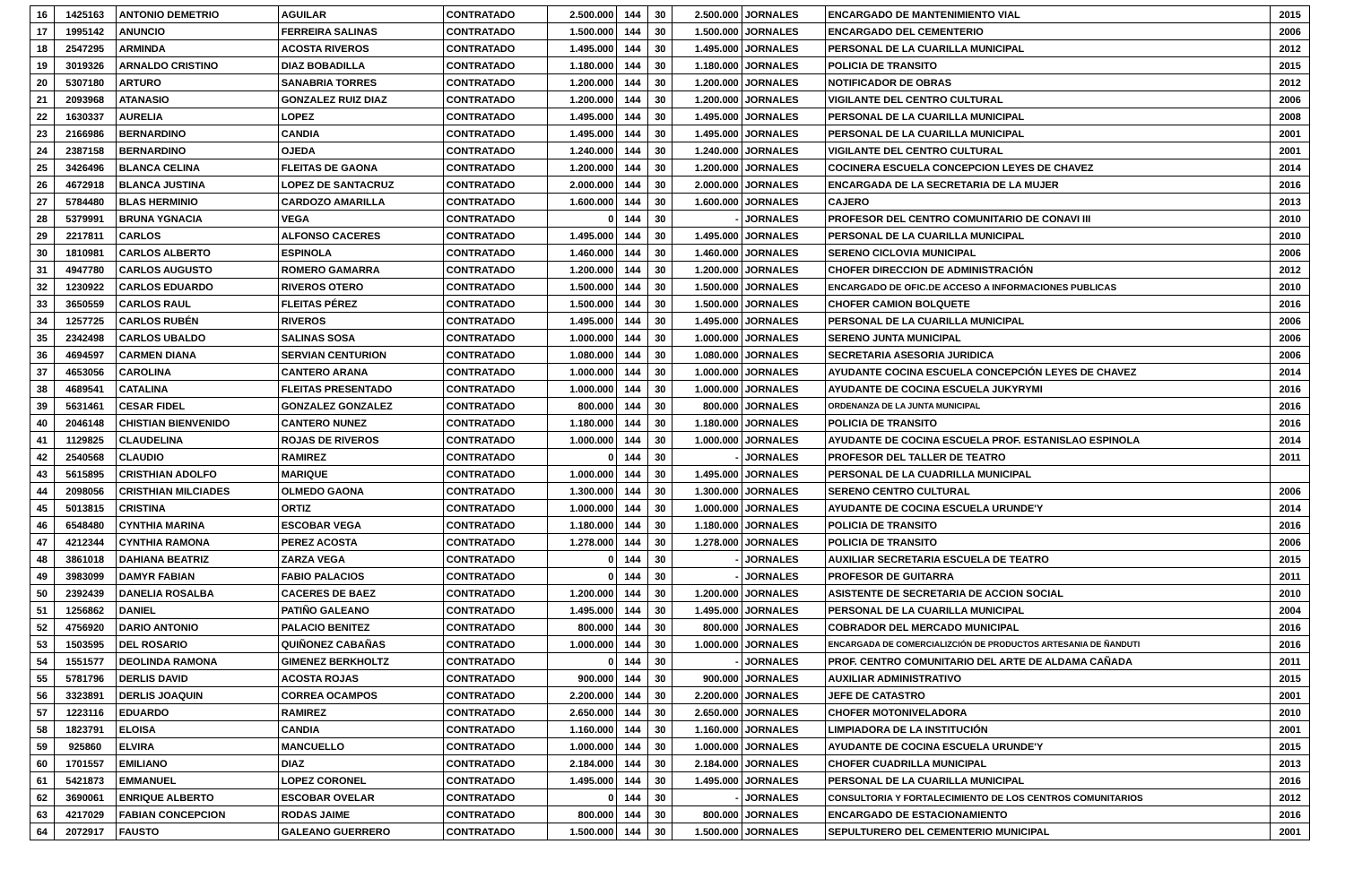| 16 | 1425163 | ANTONIO DEMETRIO | AGUILAR | CONTRATADO | 2.500.000 | 144 | 30 | 2.500.000 | JORNALES | ENCARGADO DE MANTENIMIENTO VIAL | 2015 |
| 17 | 1995142 | ANUNCIO | FERREIRA SALINAS | CONTRATADO | 1.500.000 | 144 | 30 | 1.500.000 | JORNALES | ENCARGADO DEL CEMENTERIO | 2006 |
| 18 | 2547295 | ARMINDA | ACOSTA RIVEROS | CONTRATADO | 1.495.000 | 144 | 30 | 1.495.000 | JORNALES | PERSONAL DE LA CUARILLA MUNICIPAL | 2012 |
| 19 | 3019326 | ARNALDO CRISTINO | DIAZ BOBADILLA | CONTRATADO | 1.180.000 | 144 | 30 | 1.180.000 | JORNALES | POLICIA DE TRANSITO | 2015 |
| 20 | 5307180 | ARTURO | SANABRIA TORRES | CONTRATADO | 1.200.000 | 144 | 30 | 1.200.000 | JORNALES | NOTIFICADOR DE OBRAS | 2012 |
| 21 | 2093968 | ATANASIO | GONZALEZ RUIZ DIAZ | CONTRATADO | 1.200.000 | 144 | 30 | 1.200.000 | JORNALES | VIGILANTE DEL CENTRO CULTURAL | 2006 |
| 22 | 1630337 | AURELIA | LOPEZ | CONTRATADO | 1.495.000 | 144 | 30 | 1.495.000 | JORNALES | PERSONAL DE LA CUARILLA MUNICIPAL | 2008 |
| 23 | 2166986 | BERNARDINO | CANDIA | CONTRATADO | 1.495.000 | 144 | 30 | 1.495.000 | JORNALES | PERSONAL DE LA CUARILLA MUNICIPAL | 2001 |
| 24 | 2387158 | BERNARDINO | OJEDA | CONTRATADO | 1.240.000 | 144 | 30 | 1.240.000 | JORNALES | VIGILANTE DEL CENTRO CULTURAL | 2001 |
| 25 | 3426496 | BLANCA CELINA | FLEITAS DE GAONA | CONTRATADO | 1.200.000 | 144 | 30 | 1.200.000 | JORNALES | COCINERA ESCUELA CONCEPCION LEYES DE CHAVEZ | 2014 |
| 26 | 4672918 | BLANCA JUSTINA | LOPEZ DE SANTACRUZ | CONTRATADO | 2.000.000 | 144 | 30 | 2.000.000 | JORNALES | ENCARGADA DE LA SECRETARIA DE LA MUJER | 2016 |
| 27 | 5784480 | BLAS HERMINIO | CARDOZO AMARILLA | CONTRATADO | 1.600.000 | 144 | 30 | 1.600.000 | JORNALES | CAJERO | 2013 |
| 28 | 5379991 | BRUNA YGNACIA | VEGA | CONTRATADO | 0 | 144 | 30 | - | JORNALES | PROFESOR DEL CENTRO COMUNITARIO DE CONAVI III | 2010 |
| 29 | 2217811 | CARLOS | ALFONSO CACERES | CONTRATADO | 1.495.000 | 144 | 30 | 1.495.000 | JORNALES | PERSONAL DE LA CUARILLA MUNICIPAL | 2010 |
| 30 | 1810981 | CARLOS ALBERTO | ESPINOLA | CONTRATADO | 1.460.000 | 144 | 30 | 1.460.000 | JORNALES | SERENO CICLOVIA MUNICIPAL | 2006 |
| 31 | 4947780 | CARLOS AUGUSTO | ROMERO GAMARRA | CONTRATADO | 1.200.000 | 144 | 30 | 1.200.000 | JORNALES | CHOFER DIRECCION DE ADMINISTRACIÓN | 2012 |
| 32 | 1230922 | CARLOS EDUARDO | RIVEROS OTERO | CONTRATADO | 1.500.000 | 144 | 30 | 1.500.000 | JORNALES | ENCARGADO DE OFIC.DE ACCESO A INFORMACIONES PUBLICAS | 2010 |
| 33 | 3650559 | CARLOS RAUL | FLEITAS PÉREZ | CONTRATADO | 1.500.000 | 144 | 30 | 1.500.000 | JORNALES | CHOFER CAMION BOLQUETE | 2016 |
| 34 | 1257725 | CARLOS RUBÉN | RIVEROS | CONTRATADO | 1.495.000 | 144 | 30 | 1.495.000 | JORNALES | PERSONAL DE LA CUARILLA MUNICIPAL | 2006 |
| 35 | 2342498 | CARLOS UBALDO | SALINAS SOSA | CONTRATADO | 1.000.000 | 144 | 30 | 1.000.000 | JORNALES | SERENO JUNTA MUNICIPAL | 2006 |
| 36 | 4694597 | CARMEN DIANA | SERVIAN CENTURION | CONTRATADO | 1.080.000 | 144 | 30 | 1.080.000 | JORNALES | SECRETARIA ASESORIA JURIDICA | 2006 |
| 37 | 4653056 | CAROLINA | CANTERO ARANA | CONTRATADO | 1.000.000 | 144 | 30 | 1.000.000 | JORNALES | AYUDANTE COCINA ESCUELA CONCEPCIÓN LEYES DE CHAVEZ | 2014 |
| 38 | 4689541 | CATALINA | FLEITAS PRESENTADO | CONTRATADO | 1.000.000 | 144 | 30 | 1.000.000 | JORNALES | AYUDANTE DE COCINA ESCUELA JUKYRYMI | 2016 |
| 39 | 5631461 | CESAR FIDEL | GONZALEZ GONZALEZ | CONTRATADO | 800.000 | 144 | 30 | 800.000 | JORNALES | ORDENANZA DE LA JUNTA MUNICIPAL | 2016 |
| 40 | 2046148 | CHISTIAN BIENVENIDO | CANTERO NUNEZ | CONTRATADO | 1.180.000 | 144 | 30 | 1.180.000 | JORNALES | POLICIA DE TRANSITO | 2016 |
| 41 | 1129825 | CLAUDELINA | ROJAS DE RIVEROS | CONTRATADO | 1.000.000 | 144 | 30 | 1.000.000 | JORNALES | AYUDANTE DE COCINA ESCUELA PROF. ESTANISLAO ESPINOLA | 2014 |
| 42 | 2540568 | CLAUDIO | RAMIREZ | CONTRATADO | 0 | 144 | 30 | - | JORNALES | PROFESOR DEL TALLER DE TEATRO | 2011 |
| 43 | 5615895 | CRISTHIAN ADOLFO | MARIQUE | CONTRATADO | 1.000.000 | 144 | 30 | 1.495.000 | JORNALES | PERSONAL DE LA CUADRILLA MUNICIPAL | |
| 44 | 2098056 | CRISTHIAN MILCIADES | OLMEDO GAONA | CONTRATADO | 1.300.000 | 144 | 30 | 1.300.000 | JORNALES | SERENO CENTRO CULTURAL | 2006 |
| 45 | 5013815 | CRISTINA | ORTIZ | CONTRATADO | 1.000.000 | 144 | 30 | 1.000.000 | JORNALES | AYUDANTE DE COCINA ESCUELA URUNDE'Y | 2014 |
| 46 | 6548480 | CYNTHIA MARINA | ESCOBAR VEGA | CONTRATADO | 1.180.000 | 144 | 30 | 1.180.000 | JORNALES | POLICIA DE TRANSITO | 2016 |
| 47 | 4212344 | CYNTHIA RAMONA | PEREZ ACOSTA | CONTRATADO | 1.278.000 | 144 | 30 | 1.278.000 | JORNALES | POLICIA DE TRANSITO | 2006 |
| 48 | 3861018 | DAHIANA BEATRIZ | ZARZA VEGA | CONTRATADO | 0 | 144 | 30 | - | JORNALES | AUXILIAR SECRETARIA ESCUELA DE TEATRO | 2015 |
| 49 | 3983099 | DAMYR FABIAN | FABIO PALACIOS | CONTRATADO | 0 | 144 | 30 | - | JORNALES | PROFESOR DE GUITARRA | 2011 |
| 50 | 2392439 | DANELIA ROSALBA | CACERES DE BAEZ | CONTRATADO | 1.200.000 | 144 | 30 | 1.200.000 | JORNALES | ASISTENTE DE SECRETARIA DE ACCION SOCIAL | 2010 |
| 51 | 1256862 | DANIEL | PATIÑO GALEANO | CONTRATADO | 1.495.000 | 144 | 30 | 1.495.000 | JORNALES | PERSONAL DE LA CUARILLA MUNICIPAL | 2004 |
| 52 | 4756920 | DARIO ANTONIO | PALACIO BENITEZ | CONTRATADO | 800.000 | 144 | 30 | 800.000 | JORNALES | COBRADOR DEL MERCADO MUNICIPAL | 2016 |
| 53 | 1503595 | DEL ROSARIO | QUIÑONEZ CABAÑAS | CONTRATADO | 1.000.000 | 144 | 30 | 1.000.000 | JORNALES | ENCARGADA DE COMERCIALIZCIÓN DE PRODUCTOS ARTESANIA DE ÑANDUTI | 2016 |
| 54 | 1551577 | DEOLINDA RAMONA | GIMENEZ BERKHOLTZ | CONTRATADO | 0 | 144 | 30 | - | JORNALES | PROF. CENTRO COMUNITARIO DEL ARTE DE ALDAMA CAÑADA | 2011 |
| 55 | 5781796 | DERLIS DAVID | ACOSTA ROJAS | CONTRATADO | 900.000 | 144 | 30 | 900.000 | JORNALES | AUXILIAR ADMINISTRATIVO | 2015 |
| 56 | 3323891 | DERLIS JOAQUIN | CORREA OCAMPOS | CONTRATADO | 2.200.000 | 144 | 30 | 2.200.000 | JORNALES | JEFE DE CATASTRO | 2001 |
| 57 | 1223116 | EDUARDO | RAMIREZ | CONTRATADO | 2.650.000 | 144 | 30 | 2.650.000 | JORNALES | CHOFER MOTONIVELADORA | 2010 |
| 58 | 1823791 | ELOISA | CANDIA | CONTRATADO | 1.160.000 | 144 | 30 | 1.160.000 | JORNALES | LIMPIADORA DE LA INSTITUCIÓN | 2001 |
| 59 | 925860 | ELVIRA | MANCUELLO | CONTRATADO | 1.000.000 | 144 | 30 | 1.000.000 | JORNALES | AYUDANTE DE COCINA ESCUELA URUNDE'Y | 2015 |
| 60 | 1701557 | EMILIANO | DIAZ | CONTRATADO | 2.184.000 | 144 | 30 | 2.184.000 | JORNALES | CHOFER CUADRILLA MUNICIPAL | 2013 |
| 61 | 5421873 | EMMANUEL | LOPEZ CORONEL | CONTRATADO | 1.495.000 | 144 | 30 | 1.495.000 | JORNALES | PERSONAL DE LA CUARILLA MUNICIPAL | 2016 |
| 62 | 3690061 | ENRIQUE ALBERTO | ESCOBAR OVELAR | CONTRATADO | 0 | 144 | 30 | - | JORNALES | CONSULTORIA Y FORTALECIMIENTO DE LOS CENTROS COMUNITARIOS | 2012 |
| 63 | 4217029 | FABIAN CONCEPCION | RODAS JAIME | CONTRATADO | 800.000 | 144 | 30 | 800.000 | JORNALES | ENCARGADO DE ESTACIONAMIENTO | 2016 |
| 64 | 2072917 | FAUSTO | GALEANO GUERRERO | CONTRATADO | 1.500.000 | 144 | 30 | 1.500.000 | JORNALES | SEPULTURERO DEL CEMENTERIO MUNICIPAL | 2001 |